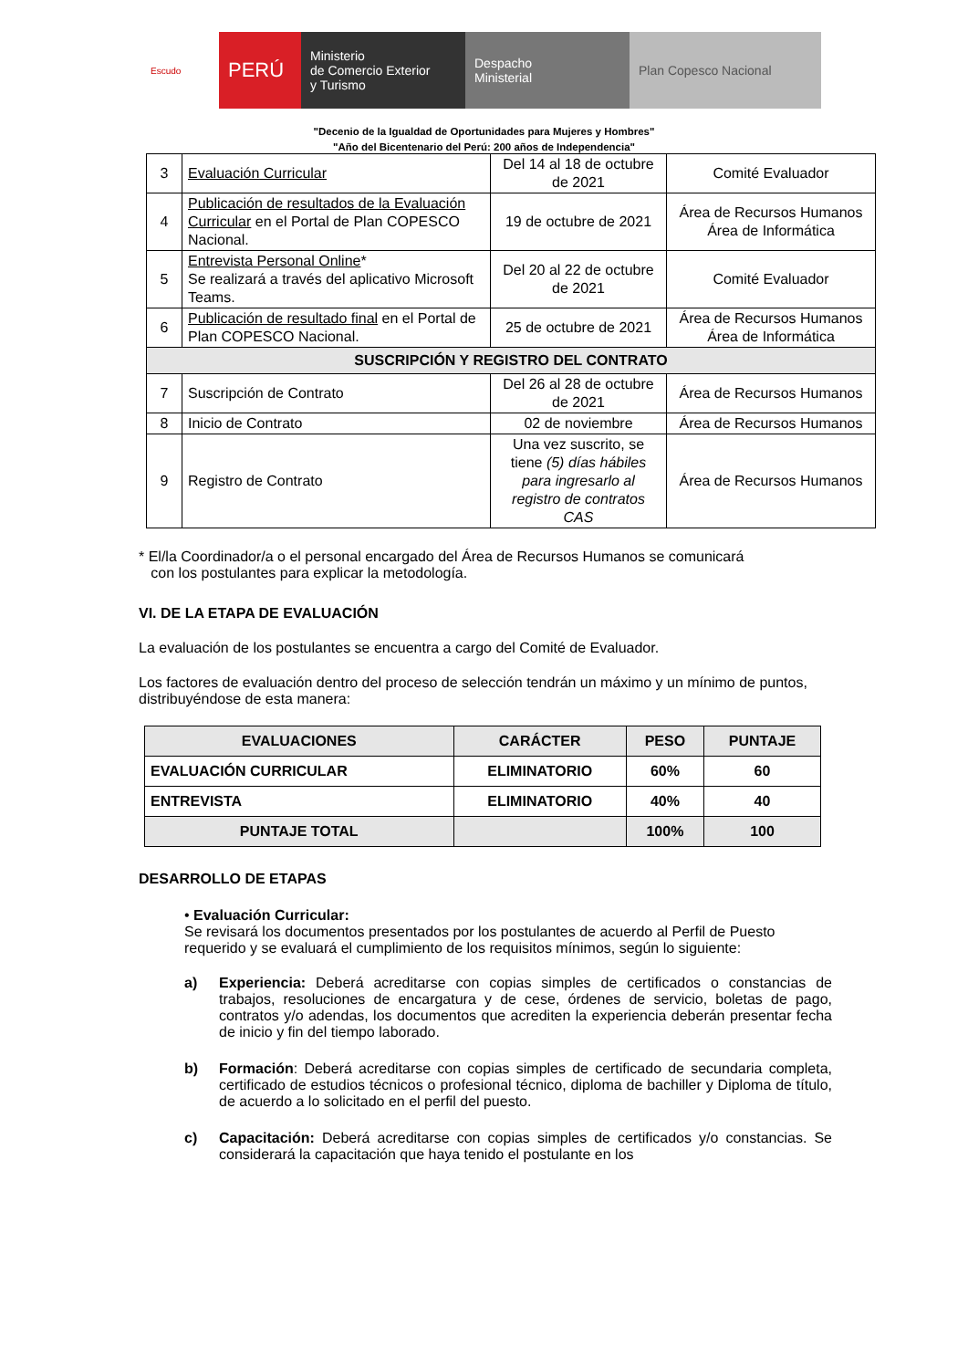Escudo
PERÚ
Ministerio
de Comercio Exterior
y Turismo
Despacho
Ministerial
Plan Copesco Nacional
"Decenio de la Igualdad de Oportunidades para Mujeres y Hombres"
"Año del Bicentenario del Perú: 200 años de Independencia"
| 3 | Evaluación Curricular | Del 14 al 18 de octubre de 2021 | Comité Evaluador |
| 4 | Publicación de resultados de la Evaluación Curricular en el Portal de Plan COPESCO Nacional. | 19 de octubre de 2021 | Área de Recursos Humanos Área de Informática |
| 5 | Entrevista Personal Online * Se realizará a través del aplicativo Microsoft Teams. | Del 20 al 22 de octubre de 2021 | Comité Evaluador |
| 6 | Publicación de resultado final en el Portal de Plan COPESCO Nacional. | 25 de octubre de 2021 | Área de Recursos Humanos Área de Informática |
| SUSCRIPCIÓN Y REGISTRO DEL CONTRATO | | | |
| 7 | Suscripción de Contrato | Del 26 al 28 de octubre de 2021 | Área de Recursos Humanos |
| 8 | Inicio de Contrato | 02 de noviembre | Área de Recursos Humanos |
| 9 | Registro de Contrato | Una vez suscrito, se tiene (5) días hábiles para ingresarlo al registro de contratos CAS | Área de Recursos Humanos |
* El/la Coordinador/a o el personal encargado del Área de Recursos Humanos se comunicará
con los postulantes para explicar la metodología.
VI. DE LA ETAPA DE EVALUACIÓN
La evaluación de los postulantes se encuentra a cargo del Comité de Evaluador.
Los factores de evaluación dentro del proceso de selección tendrán un máximo y un mínimo de puntos, distribuyéndose de esta manera:
| EVALUACIONES | CARÁCTER | PESO | PUNTAJE |
| --- | --- | --- | --- |
| EVALUACIÓN CURRICULAR | ELIMINATORIO | 60% | 60 |
| ENTREVISTA | ELIMINATORIO | 40% | 40 |
| PUNTAJE TOTAL | | 100% | 100 |
DESARROLLO DE ETAPAS
• Evaluación Curricular:
Se revisará los documentos presentados por los postulantes de acuerdo al Perfil de Puesto requerido y se evaluará el cumplimiento de los requisitos mínimos, según lo siguiente:
a) Experiencia: Deberá acreditarse con copias simples de certificados o constancias de trabajos, resoluciones de encargatura y de cese, órdenes de servicio, boletas de pago, contratos y/o adendas, los documentos que acrediten la experiencia deberán presentar fecha de inicio y fin del tiempo laborado.
b) Formación: Deberá acreditarse con copias simples de certificado de secundaria completa, certificado de estudios técnicos o profesional técnico, diploma de bachiller y Diploma de título, de acuerdo a lo solicitado en el perfil del puesto.
c) Capacitación: Deberá acreditarse con copias simples de certificados y/o constancias. Se considerará la capacitación que haya tenido el postulante en los